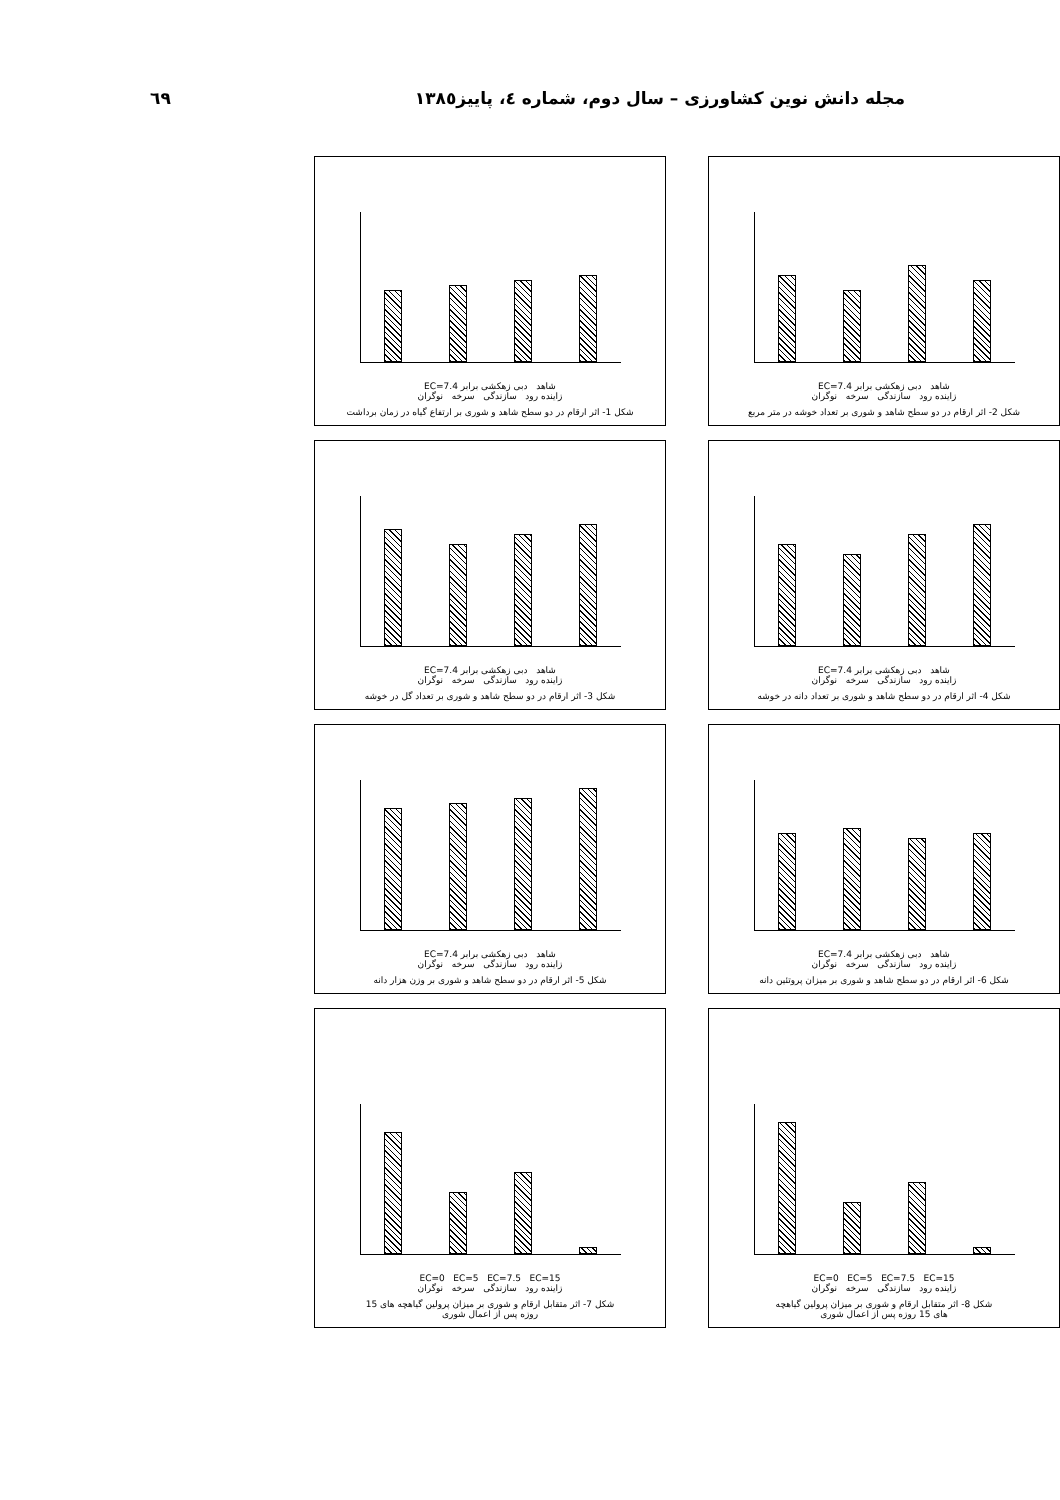٦٩ مجله دانش نوین کشاورزی – سال دوم، شماره ٤، پاییز١٣٨٥
شاهد دبی زهکشی برابر EC=7.4
زاینده رود سازندگی سرخه نوگران
شکل 2- اثر ارقام در دو سطح شاهد و شوری بر تعداد خوشه در متر مربع
شاهد دبی زهکشی برابر EC=7.4
زاینده رود سازندگی سرخه نوگران
شکل 1- اثر ارقام در دو سطح شاهد و شوری بر ارتفاع گیاه در زمان برداشت
شاهد دبی زهکشی برابر EC=7.4
زاینده رود سازندگی سرخه نوگران
شکل 4- اثر ارقام در دو سطح شاهد و شوری بر تعداد دانه در خوشه
شاهد دبی زهکشی برابر EC=7.4
زاینده رود سازندگی سرخه نوگران
شکل 3- اثر ارقام در دو سطح شاهد و شوری بر تعداد گل در خوشه
شاهد دبی زهکشی برابر EC=7.4
زاینده رود سازندگی سرخه نوگران
شکل 6- اثر ارقام در دو سطح شاهد و شوری بر میزان پروتئین دانه
شاهد دبی زهکشی برابر EC=7.4
زاینده رود سازندگی سرخه نوگران
شکل 5- اثر ارقام در دو سطح شاهد و شوری بر وزن هزار دانه
EC=0 EC=5 EC=7.5 EC=15
زاینده رود سازندگی سرخه نوگران
شکل 8- اثر متقابل ارقام و شوری بر میزان پرولین گیاهچه
های 15 روزه پس از اعمال شوری
EC=0 EC=5 EC=7.5 EC=15
زاینده رود سازندگی سرخه نوگران
شکل 7- اثر متقابل ارقام و شوری بر میزان پرولین گیاهچه های 15
روزه پس از اعمال شوری